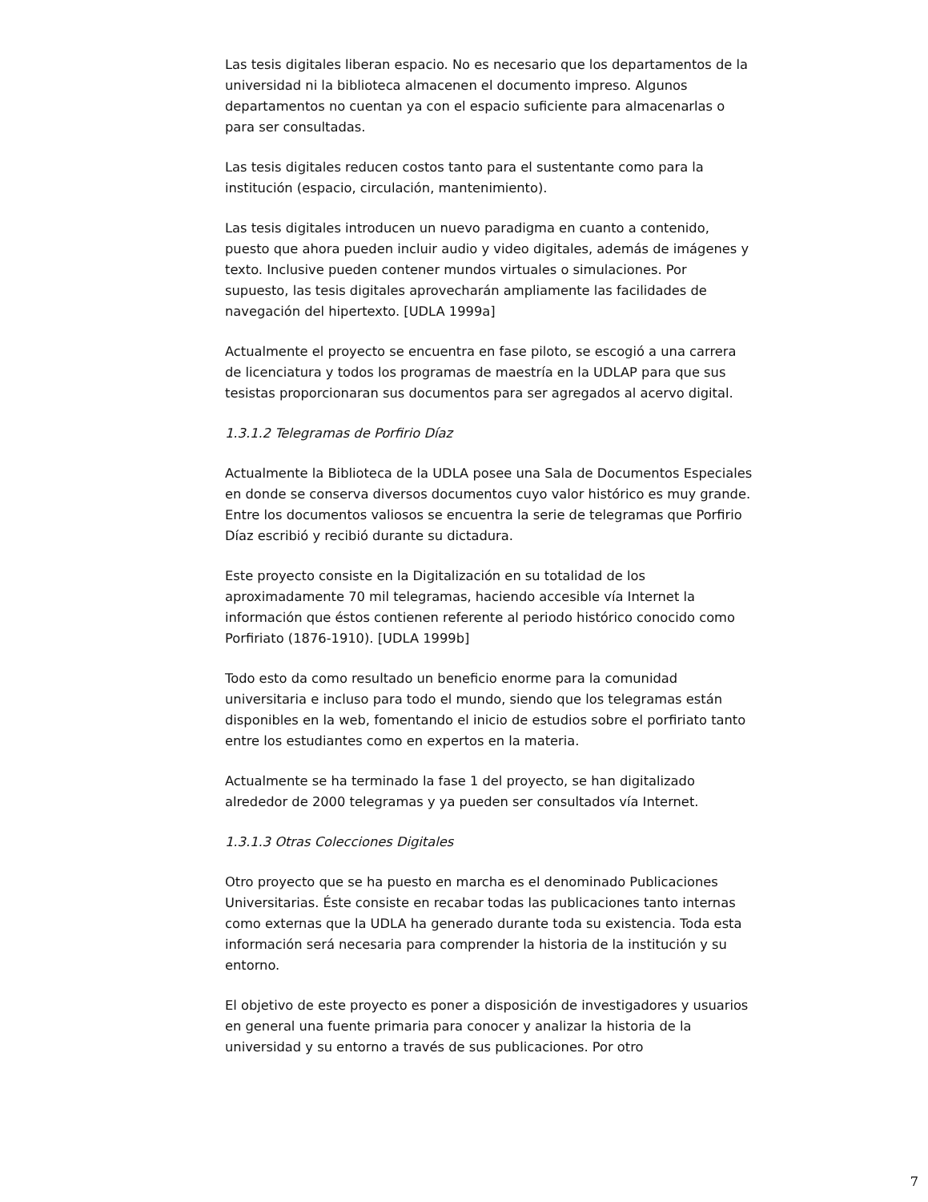Las tesis digitales liberan espacio. No es necesario que los departamentos de la universidad ni la biblioteca almacenen el documento impreso. Algunos departamentos no cuentan ya con el espacio suficiente para almacenarlas o para ser consultadas.
Las tesis digitales reducen costos tanto para el sustentante como para la institución (espacio, circulación, mantenimiento).
Las tesis digitales introducen un nuevo paradigma en cuanto a contenido, puesto que ahora pueden incluir audio y video digitales, además de imágenes y texto. Inclusive pueden contener mundos virtuales o simulaciones. Por supuesto, las tesis digitales aprovecharán ampliamente las facilidades de navegación del hipertexto. [UDLA 1999a]
Actualmente el proyecto se encuentra en fase piloto, se escogió a una carrera de licenciatura y todos los programas de maestría en la UDLAP para que sus tesistas proporcionaran sus documentos para ser agregados al acervo digital.
1.3.1.2 Telegramas de Porfirio Díaz
Actualmente la Biblioteca de la UDLA posee una Sala de Documentos Especiales en donde se conserva diversos documentos cuyo valor histórico es muy grande. Entre los documentos valiosos se encuentra la serie de telegramas que Porfirio Díaz escribió y recibió durante su dictadura.
Este proyecto consiste en la Digitalización en su totalidad de los aproximadamente 70 mil telegramas, haciendo accesible vía Internet la información que éstos contienen referente al periodo histórico conocido como Porfiriato (1876-1910). [UDLA 1999b]
Todo esto da como resultado un beneficio enorme para la comunidad universitaria e incluso para todo el mundo, siendo que los telegramas están disponibles en la web, fomentando el inicio de estudios sobre el porfiriato tanto entre los estudiantes como en expertos en la materia.
Actualmente se ha terminado la fase 1 del proyecto, se han digitalizado alrededor de 2000 telegramas y ya pueden ser consultados vía Internet.
1.3.1.3 Otras Colecciones Digitales
Otro proyecto que se ha puesto en marcha es el denominado Publicaciones Universitarias. Éste consiste en recabar todas las publicaciones tanto internas como externas que la UDLA ha generado durante toda su existencia. Toda esta información será necesaria para comprender la historia de la institución y su entorno.
El objetivo de este proyecto es poner a disposición de investigadores y usuarios en general una fuente primaria para conocer y analizar la historia de la universidad y su entorno a través de sus publicaciones. Por otro
7